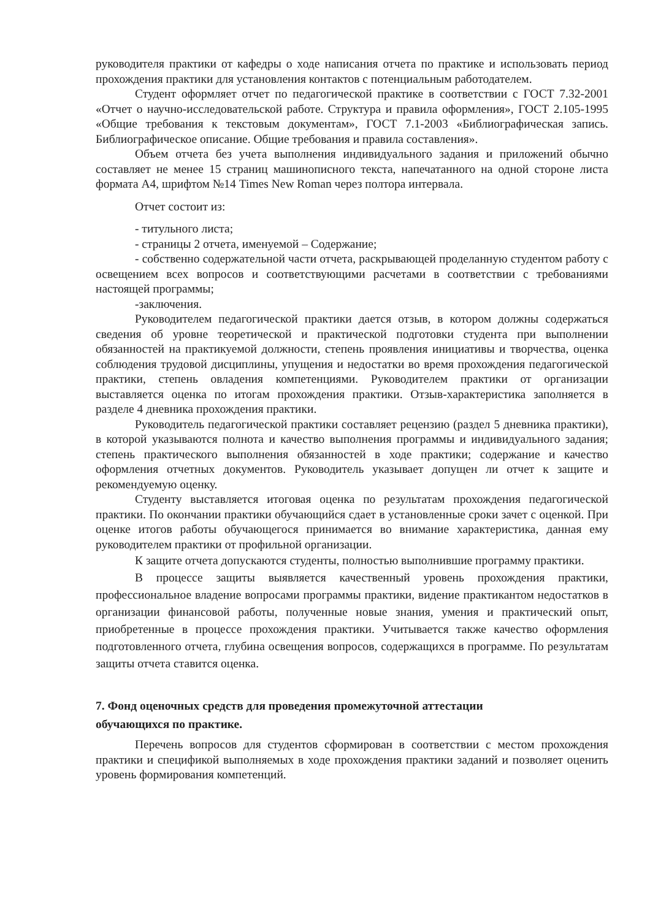руководителя практики от кафедры о ходе написания отчета по практике и использовать период прохождения практики для установления контактов с потенциальным работодателем.
Студент оформляет отчет по педагогической практике в соответствии с ГОСТ 7.32-2001 «Отчет о научно-исследовательской работе. Структура и правила оформления», ГОСТ 2.105-1995 «Общие требования к текстовым документам», ГОСТ 7.1-2003 «Библиографическая запись. Библиографическое описание. Общие требования и правила составления».
Объем отчета без учета выполнения индивидуального задания и приложений обычно составляет не менее 15 страниц машинописного текста, напечатанного на одной стороне листа формата А4, шрифтом №14 Times New Roman через полтора интервала.
Отчет состоит из:
- титульного листа;
- страницы 2 отчета, именуемой – Содержание;
- собственно содержательной части отчета, раскрывающей проделанную студентом работу с освещением всех вопросов и соответствующими расчетами в соответствии с требованиями настоящей программы;
-заключения.
Руководителем педагогической практики дается отзыв, в котором должны содержаться сведения об уровне теоретической и практической подготовки студента при выполнении обязанностей на практикуемой должности, степень проявления инициативы и творчества, оценка соблюдения трудовой дисциплины, упущения и недостатки во время прохождения педагогической практики, степень овладения компетенциями. Руководителем практики от организации выставляется оценка по итогам прохождения практики. Отзыв-характеристика заполняется в разделе 4 дневника прохождения практики.
Руководитель педагогической практики составляет рецензию (раздел 5 дневника практики), в которой указываются полнота и качество выполнения программы и индивидуального задания; степень практического выполнения обязанностей в ходе практики; содержание и качество оформления отчетных документов. Руководитель указывает допущен ли отчет к защите и рекомендуемую оценку.
Студенту выставляется итоговая оценка по результатам прохождения педагогической практики. По окончании практики обучающийся сдает в установленные сроки зачет с оценкой. При оценке итогов работы обучающегося принимается во внимание характеристика, данная ему руководителем практики от профильной организации.
К защите отчета допускаются студенты, полностью выполнившие программу практики.
В процессе защиты выявляется качественный уровень прохождения практики, профессиональное владение вопросами программы практики, видение практикантом недостатков в организации финансовой работы, полученные новые знания, умения и практический опыт, приобретенные в процессе прохождения практики. Учитывается также качество оформления подготовленного отчета, глубина освещения вопросов, содержащихся в программе. По результатам защиты отчета ставится оценка.
7. Фонд оценочных средств для проведения промежуточной аттестации
обучающихся по практике.
Перечень вопросов для студентов сформирован в соответствии с местом прохождения практики и спецификой выполняемых в ходе прохождения практики заданий и позволяет оценить уровень формирования компетенций.